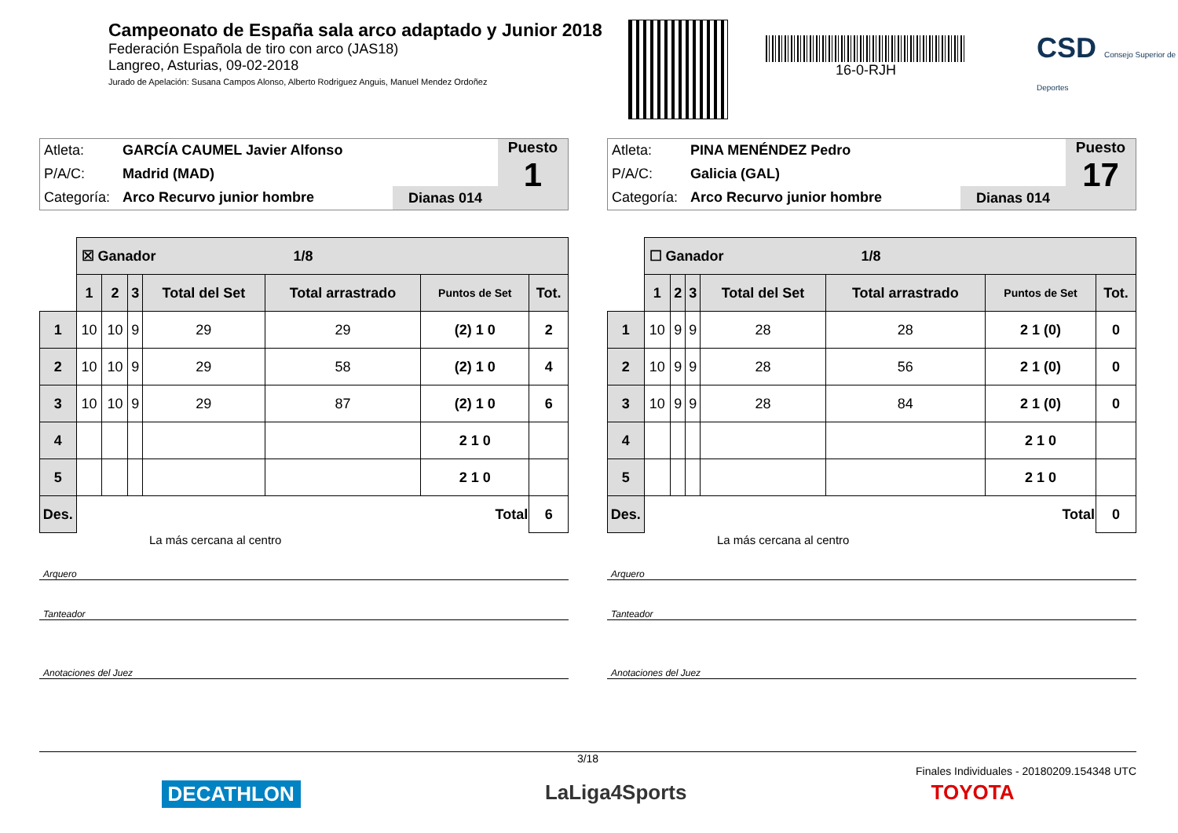Campeonato de España sala arco adaptado y Junior 2018
Federación Española de tiro con arco (JAS18)
Langreo, Asturias, 09-02-2018
Jurado de Apelación: Susana Campos Alonso, Alberto Rodriguez Anguis, Manuel Mendez Ordoñez
16-0-RJH
CSD Consejo Superior de Deportes
Atleta: GARCÍA CAUMEL Javier Alfonso
P/A/C: Madrid (MAD)
Categoría: Arco Recurvo junior hombre
Dianas 014
Puesto
1
| | ☒ Ganador 1/8 | | | | | | |
| | 1 | 2 | 3 | Total del Set | Total arrastrado | Puntos de Set | Tot. |
| 1 | 10 | 10 | 9 | 29 | 29 | (2) 1 0 | 2 |
| 2 | 10 | 10 | 9 | 29 | 58 | (2) 1 0 | 4 |
| 3 | 10 | 10 | 9 | 29 | 87 | (2) 1 0 | 6 |
| 4 | | | | | | 2 1 0 | |
| 5 | | | | | | 2 1 0 | |
| Des. | Total | | | | | | 6 |
La más cercana al centro
Arquero
Tanteador
Anotaciones del Juez
Atleta: PINA MENÉNDEZ Pedro
P/A/C: Galicia (GAL)
Categoría: Arco Recurvo junior hombre
Dianas 014
Puesto
17
| | ☐ Ganador 1/8 | | | | | | |
| | 1 | 2 | 3 | Total del Set | Total arrastrado | Puntos de Set | Tot. |
| 1 | 10 | 9 | 9 | 28 | 28 | 2 1 (0) | 0 |
| 2 | 10 | 9 | 9 | 28 | 56 | 2 1 (0) | 0 |
| 3 | 10 | 9 | 9 | 28 | 84 | 2 1 (0) | 0 |
| 4 | | | | | | 2 1 0 | |
| 5 | | | | | | 2 1 0 | |
| Des. | Total | | | | | | 0 |
La más cercana al centro
Arquero
Tanteador
Anotaciones del Juez
3/18
Finales Individuales - 20180209.154348 UTC
DECATHLON LaLiga4Sports TOYOTA